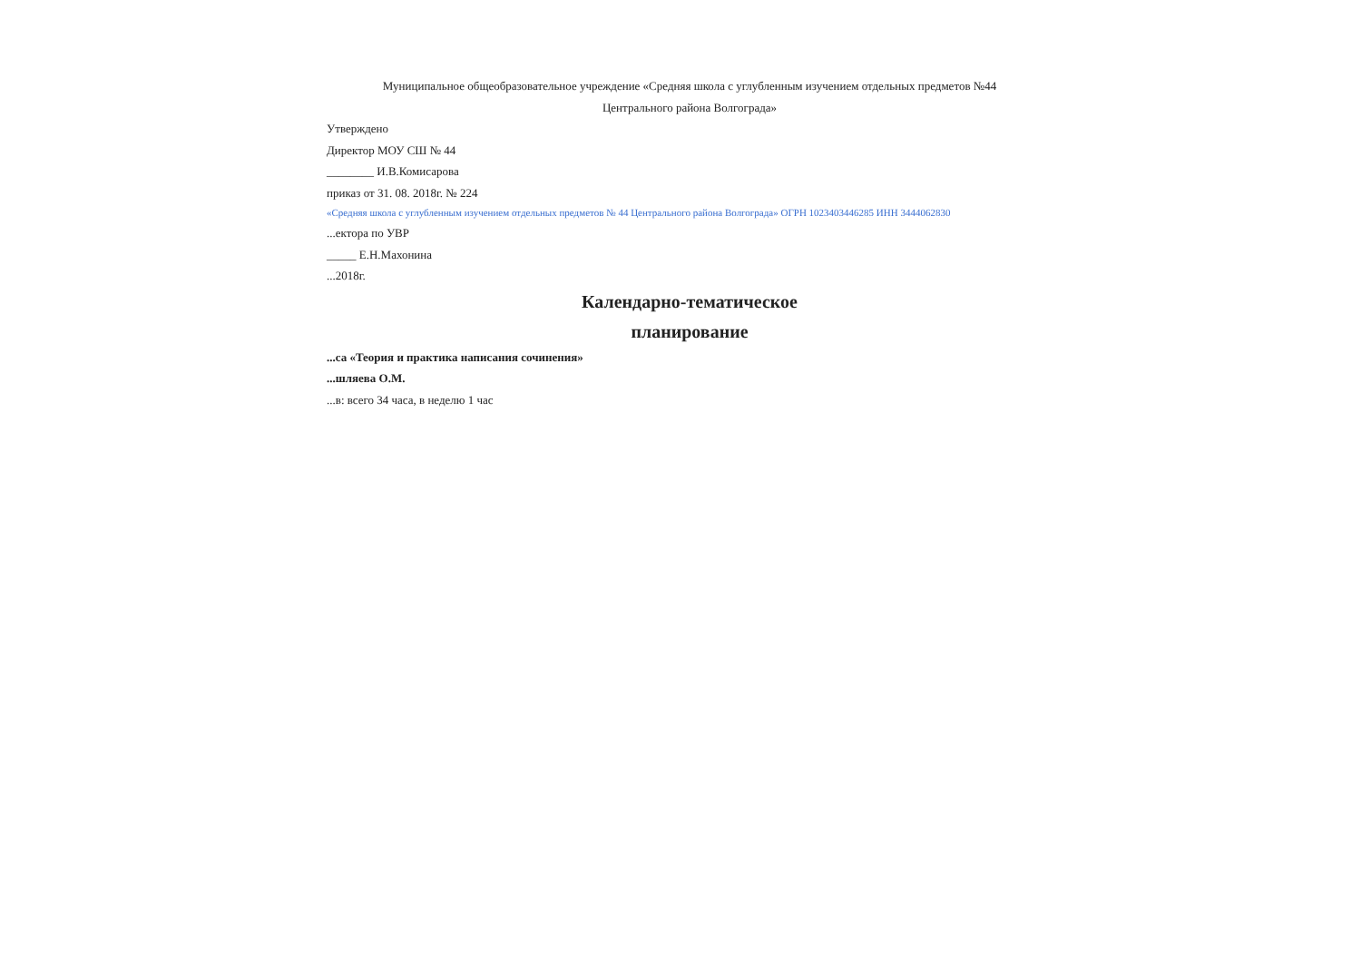Муниципальное общеобразовательное учреждение «Средняя школа с углубленным изучением отдельных предметов №44
Центрального района Волгограда»
Утверждено
Директор МОУ СШ № 44
________ И.В.Комисарова
приказ от 31. 08. 2018г. № 224
«Средняя школа с углубленным изучением отдельных предметов № 44 Центрального района Волгограда» ОГРН 1023403446285 ИНН 3444062830
...ектора по УВР
_____ Е.Н.Махонина
...2018г.
Календарно-тематическое
планирование
...са «Теория и практика написания сочинения»
...шляева О.М.
...в: всего 34 часа, в неделю 1 час